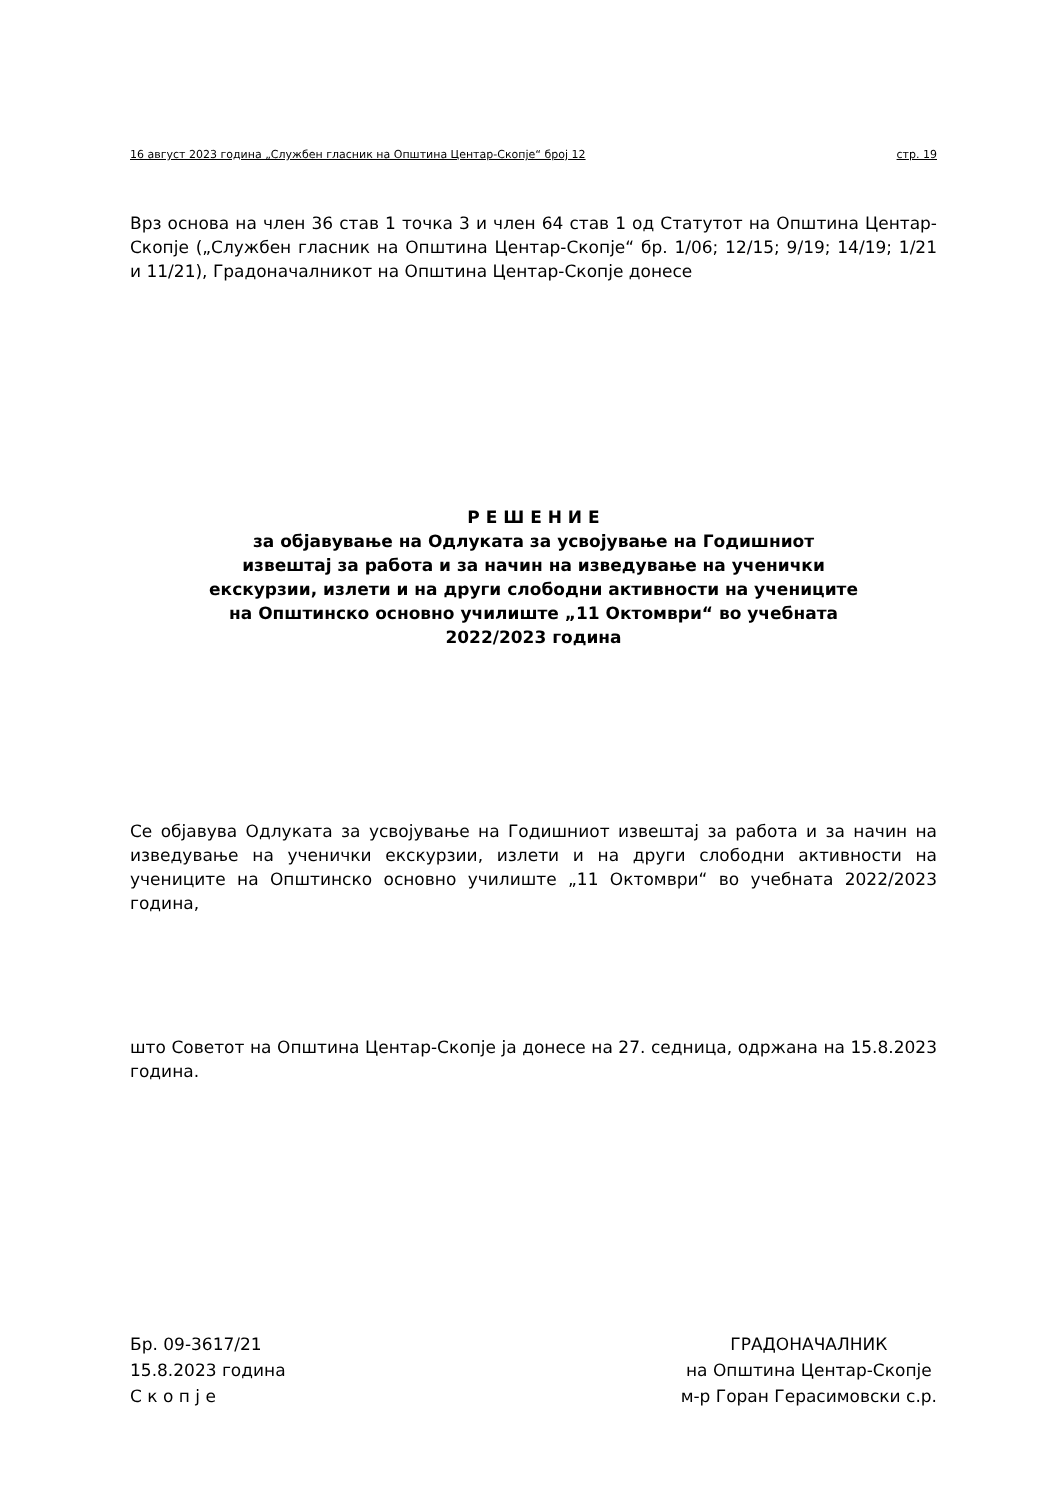16 август 2023 година „Службен гласник на Општина Центар-Скопје“ број 12 стр. 19
Врз основа на член 36 став 1 точка 3 и член 64 став 1 од Статутот на Општина Центар-Скопје („Службен гласник на Општина Центар-Скопје“ бр. 1/06; 12/15; 9/19; 14/19; 1/21 и 11/21), Градоначалникот на Општина Центар-Скопје донесе
Р Е Ш Е Н И Е
за објавување на Одлуката за усвојување на Годишниот
извештај за работа и за начин на изведување на ученички
екскурзии, излети и на други слободни активности на учениците
на Општинско основно училиште „11 Октомври“ во учебната
2022/2023 година
Се објавува Одлуката за усвојување на Годишниот извештај за работа и за начин на изведување на ученички екскурзии, излети и на други слободни активности на учениците на Општинско основно училиште „11 Октомври“ во учебната 2022/2023 година,
што Советот на Општина Центар-Скопје ја донесе на 27. седница, одржана на 15.8.2023 година.
Бр. 09-3617/21
15.8.2023 година
С к о п ј е
ГРАДОНАЧАЛНИК
на Општина Центар-Скопје
м-р Горан Герасимовски с.р.